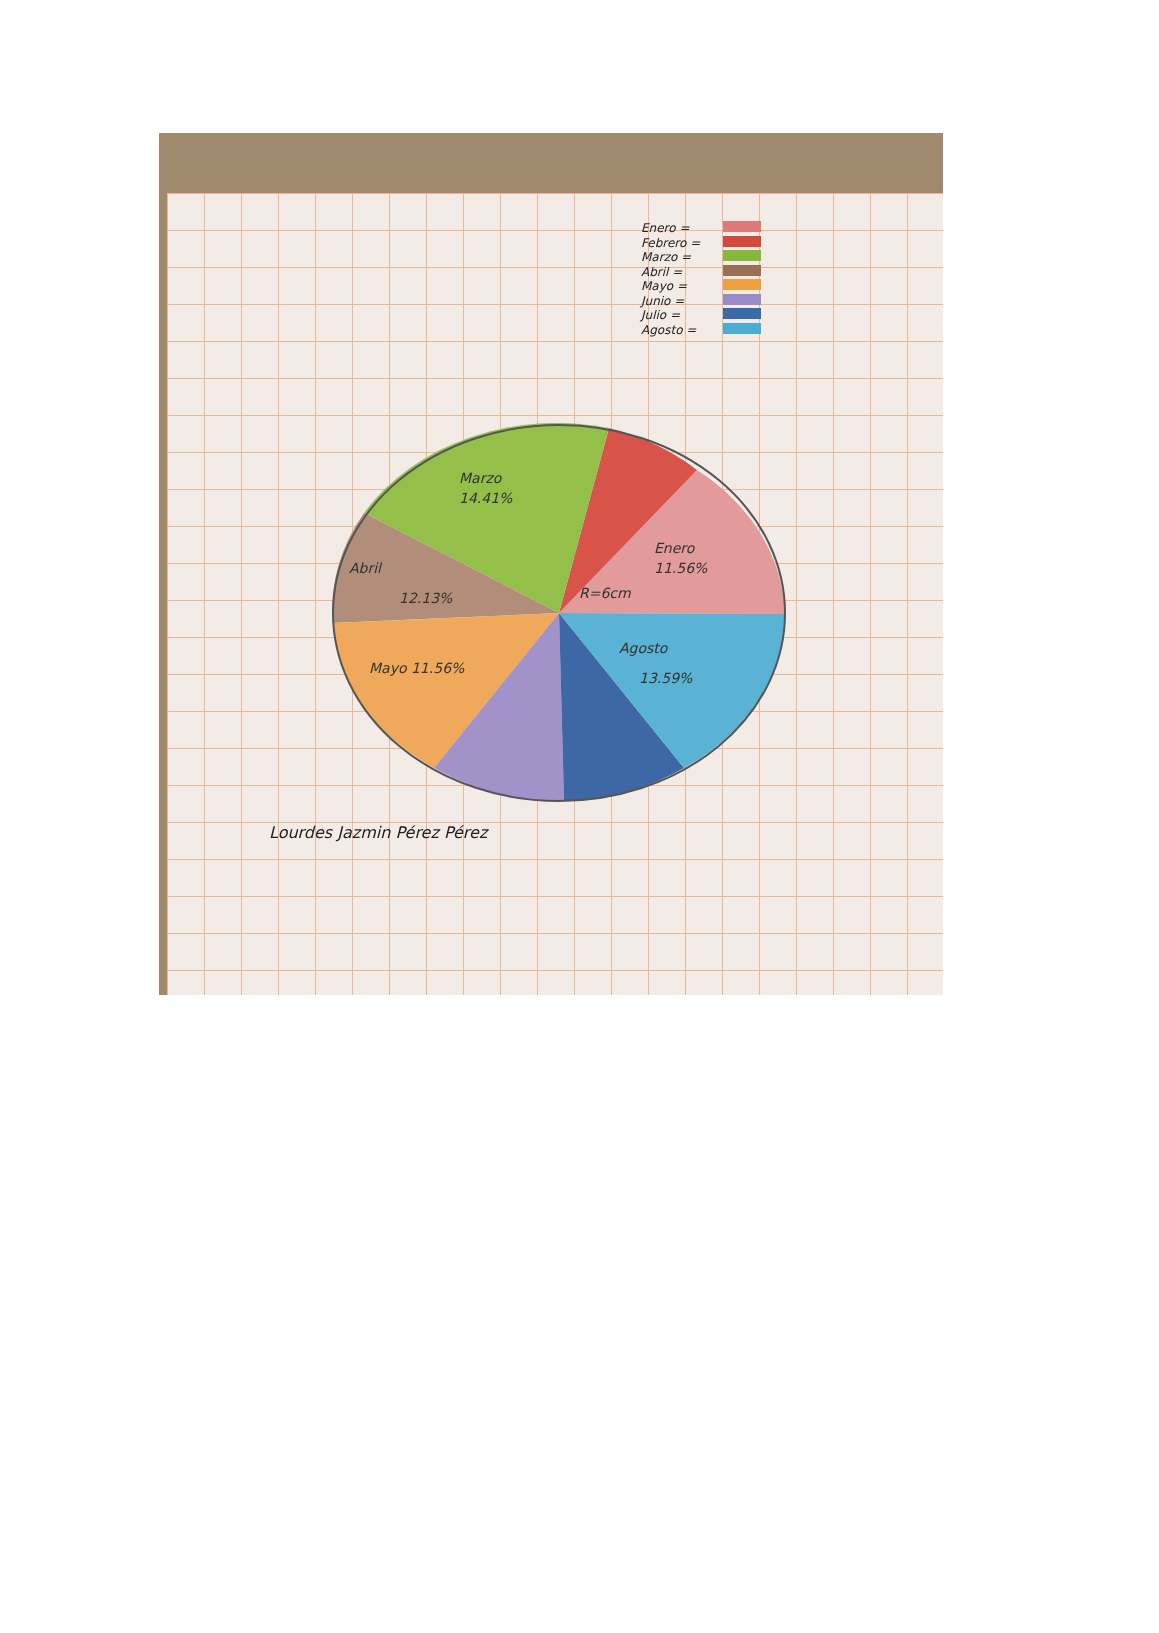Enero =
Febrero =
Marzo =
Abril =
Mayo =
Junio =
Julio =
Agosto =
Marzo
14.41%
Enero
11.56%
Abril
12.13%
Mayo 11.56%
Agosto
13.59%
R=6cm
Lourdes Jazmin Pérez Pérez